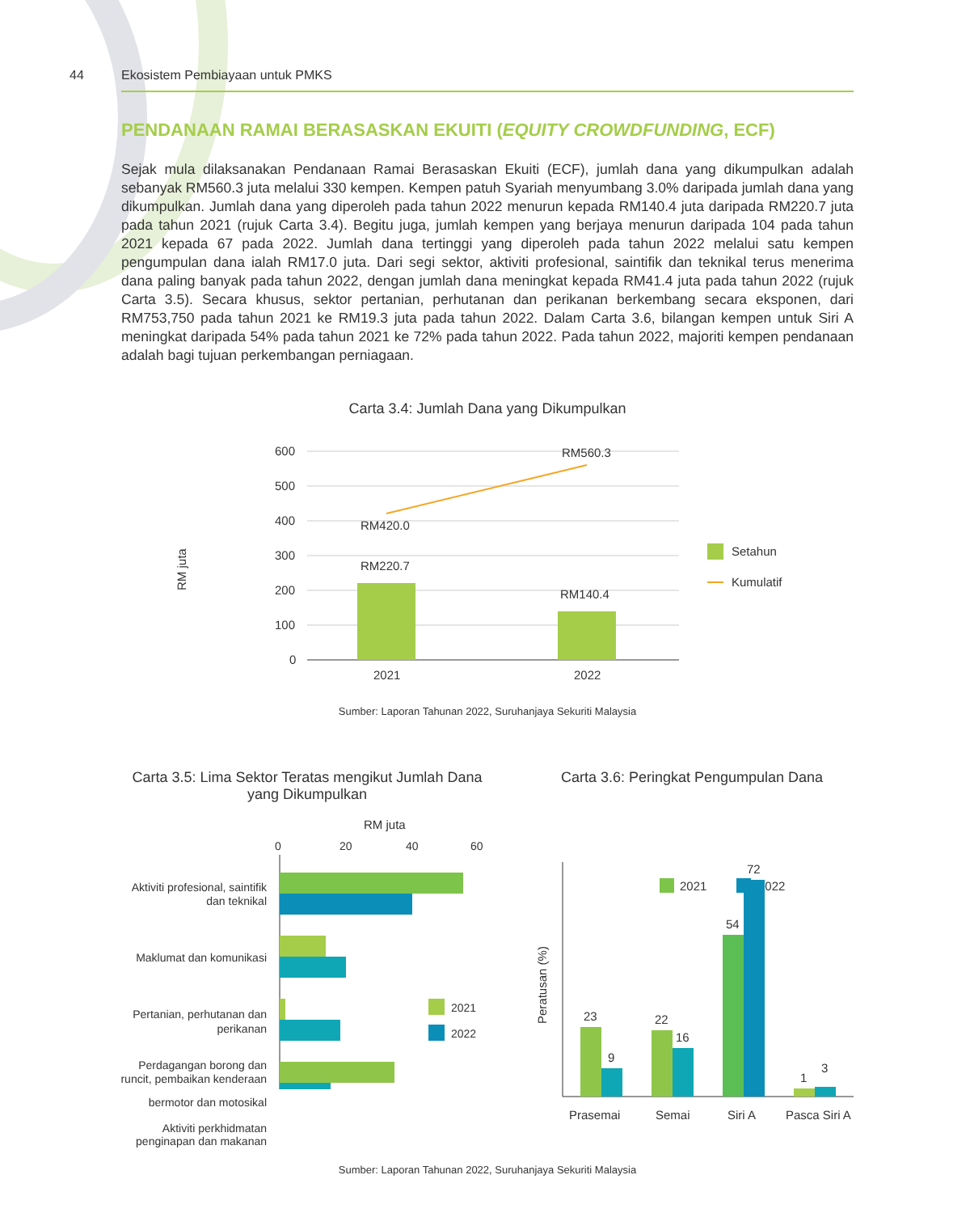44 Ekosistem Pembiayaan untuk PMKS
PENDANAAN RAMAI BERASASKAN EKUITI (EQUITY CROWDFUNDING, ECF)
Sejak mula dilaksanakan Pendanaan Ramai Berasaskan Ekuiti (ECF), jumlah dana yang dikumpulkan adalah sebanyak RM560.3 juta melalui 330 kempen. Kempen patuh Syariah menyumbang 3.0% daripada jumlah dana yang dikumpulkan. Jumlah dana yang diperoleh pada tahun 2022 menurun kepada RM140.4 juta daripada RM220.7 juta pada tahun 2021 (rujuk Carta 3.4). Begitu juga, jumlah kempen yang berjaya menurun daripada 104 pada tahun 2021 kepada 67 pada 2022. Jumlah dana tertinggi yang diperoleh pada tahun 2022 melalui satu kempen pengumpulan dana ialah RM17.0 juta. Dari segi sektor, aktiviti profesional, saintifik dan teknikal terus menerima dana paling banyak pada tahun 2022, dengan jumlah dana meningkat kepada RM41.4 juta pada tahun 2022 (rujuk Carta 3.5). Secara khusus, sektor pertanian, perhutanan dan perikanan berkembang secara eksponen, dari RM753,750 pada tahun 2021 ke RM19.3 juta pada tahun 2022. Dalam Carta 3.6, bilangan kempen untuk Siri A meningkat daripada 54% pada tahun 2021 ke 72% pada tahun 2022. Pada tahun 2022, majoriti kempen pendanaan adalah bagi tujuan perkembangan perniagaan.
Carta 3.4: Jumlah Dana yang Dikumpulkan
RM juta
600
500
400
300
200
100
0
RM560.3
RM420.0
RM220.7
RM140.4
2021
2022
Setahun
Kumulatif
Sumber: Laporan Tahunan 2022, Suruhanjaya Sekuriti Malaysia
Carta 3.5: Lima Sektor Teratas mengikut Jumlah Dana yang Dikumpulkan
RM juta
0
20
40
60
Aktiviti profesional, saintifik
dan teknikal
Maklumat dan komunikasi
Pertanian, perhutanan dan
perikanan
Perdagangan borong dan
runcit, pembaikan kenderaan
2021
2022
bermotor dan motosikal
Aktiviti perkhidmatan penginapan dan makanan
Carta 3.6: Peringkat Pengumpulan Dana
Peratusan (%)
2021
2022
23
9
22
16
54
72
1
3
Prasemai
Semai
Siri A
Pasca Siri A
Sumber: Laporan Tahunan 2022, Suruhanjaya Sekuriti Malaysia